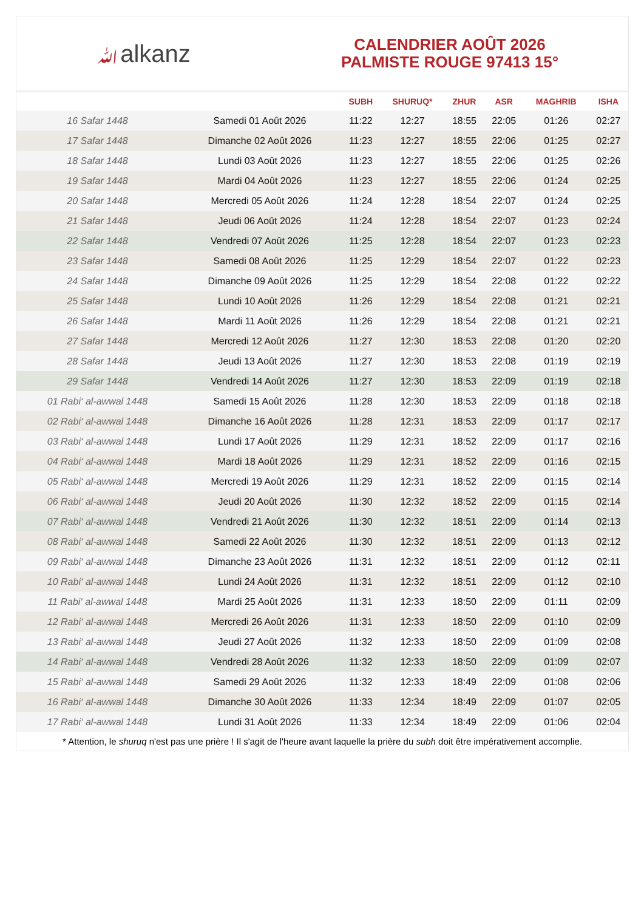ﷲalkanz
CALENDRIER AOÛT 2026
PALMISTE ROUGE 97413 15°
| | | SUBH | SHURUQ* | ZHUR | ASR | MAGHRIB | ISHA |
| --- | --- | --- | --- | --- | --- | --- | --- |
| 16 Safar 1448 | Samedi 01 Août 2026 | 11:22 | 12:27 | 18:55 | 22:05 | 01:26 | 02:27 |
| 17 Safar 1448 | Dimanche 02 Août 2026 | 11:23 | 12:27 | 18:55 | 22:06 | 01:25 | 02:27 |
| 18 Safar 1448 | Lundi 03 Août 2026 | 11:23 | 12:27 | 18:55 | 22:06 | 01:25 | 02:26 |
| 19 Safar 1448 | Mardi 04 Août 2026 | 11:23 | 12:27 | 18:55 | 22:06 | 01:24 | 02:25 |
| 20 Safar 1448 | Mercredi 05 Août 2026 | 11:24 | 12:28 | 18:54 | 22:07 | 01:24 | 02:25 |
| 21 Safar 1448 | Jeudi 06 Août 2026 | 11:24 | 12:28 | 18:54 | 22:07 | 01:23 | 02:24 |
| 22 Safar 1448 | Vendredi 07 Août 2026 | 11:25 | 12:28 | 18:54 | 22:07 | 01:23 | 02:23 |
| 23 Safar 1448 | Samedi 08 Août 2026 | 11:25 | 12:29 | 18:54 | 22:07 | 01:22 | 02:23 |
| 24 Safar 1448 | Dimanche 09 Août 2026 | 11:25 | 12:29 | 18:54 | 22:08 | 01:22 | 02:22 |
| 25 Safar 1448 | Lundi 10 Août 2026 | 11:26 | 12:29 | 18:54 | 22:08 | 01:21 | 02:21 |
| 26 Safar 1448 | Mardi 11 Août 2026 | 11:26 | 12:29 | 18:54 | 22:08 | 01:21 | 02:21 |
| 27 Safar 1448 | Mercredi 12 Août 2026 | 11:27 | 12:30 | 18:53 | 22:08 | 01:20 | 02:20 |
| 28 Safar 1448 | Jeudi 13 Août 2026 | 11:27 | 12:30 | 18:53 | 22:08 | 01:19 | 02:19 |
| 29 Safar 1448 | Vendredi 14 Août 2026 | 11:27 | 12:30 | 18:53 | 22:09 | 01:19 | 02:18 |
| 01 Rabi‘ al-awwal 1448 | Samedi 15 Août 2026 | 11:28 | 12:30 | 18:53 | 22:09 | 01:18 | 02:18 |
| 02 Rabi‘ al-awwal 1448 | Dimanche 16 Août 2026 | 11:28 | 12:31 | 18:53 | 22:09 | 01:17 | 02:17 |
| 03 Rabi‘ al-awwal 1448 | Lundi 17 Août 2026 | 11:29 | 12:31 | 18:52 | 22:09 | 01:17 | 02:16 |
| 04 Rabi‘ al-awwal 1448 | Mardi 18 Août 2026 | 11:29 | 12:31 | 18:52 | 22:09 | 01:16 | 02:15 |
| 05 Rabi‘ al-awwal 1448 | Mercredi 19 Août 2026 | 11:29 | 12:31 | 18:52 | 22:09 | 01:15 | 02:14 |
| 06 Rabi‘ al-awwal 1448 | Jeudi 20 Août 2026 | 11:30 | 12:32 | 18:52 | 22:09 | 01:15 | 02:14 |
| 07 Rabi‘ al-awwal 1448 | Vendredi 21 Août 2026 | 11:30 | 12:32 | 18:51 | 22:09 | 01:14 | 02:13 |
| 08 Rabi‘ al-awwal 1448 | Samedi 22 Août 2026 | 11:30 | 12:32 | 18:51 | 22:09 | 01:13 | 02:12 |
| 09 Rabi‘ al-awwal 1448 | Dimanche 23 Août 2026 | 11:31 | 12:32 | 18:51 | 22:09 | 01:12 | 02:11 |
| 10 Rabi‘ al-awwal 1448 | Lundi 24 Août 2026 | 11:31 | 12:32 | 18:51 | 22:09 | 01:12 | 02:10 |
| 11 Rabi‘ al-awwal 1448 | Mardi 25 Août 2026 | 11:31 | 12:33 | 18:50 | 22:09 | 01:11 | 02:09 |
| 12 Rabi‘ al-awwal 1448 | Mercredi 26 Août 2026 | 11:31 | 12:33 | 18:50 | 22:09 | 01:10 | 02:09 |
| 13 Rabi‘ al-awwal 1448 | Jeudi 27 Août 2026 | 11:32 | 12:33 | 18:50 | 22:09 | 01:09 | 02:08 |
| 14 Rabi‘ al-awwal 1448 | Vendredi 28 Août 2026 | 11:32 | 12:33 | 18:50 | 22:09 | 01:09 | 02:07 |
| 15 Rabi‘ al-awwal 1448 | Samedi 29 Août 2026 | 11:32 | 12:33 | 18:49 | 22:09 | 01:08 | 02:06 |
| 16 Rabi‘ al-awwal 1448 | Dimanche 30 Août 2026 | 11:33 | 12:34 | 18:49 | 22:09 | 01:07 | 02:05 |
| 17 Rabi‘ al-awwal 1448 | Lundi 31 Août 2026 | 11:33 | 12:34 | 18:49 | 22:09 | 01:06 | 02:04 |
* Attention, le shuruq n'est pas une prière ! Il s'agit de l'heure avant laquelle la prière du subh doit être impérativement accomplie.